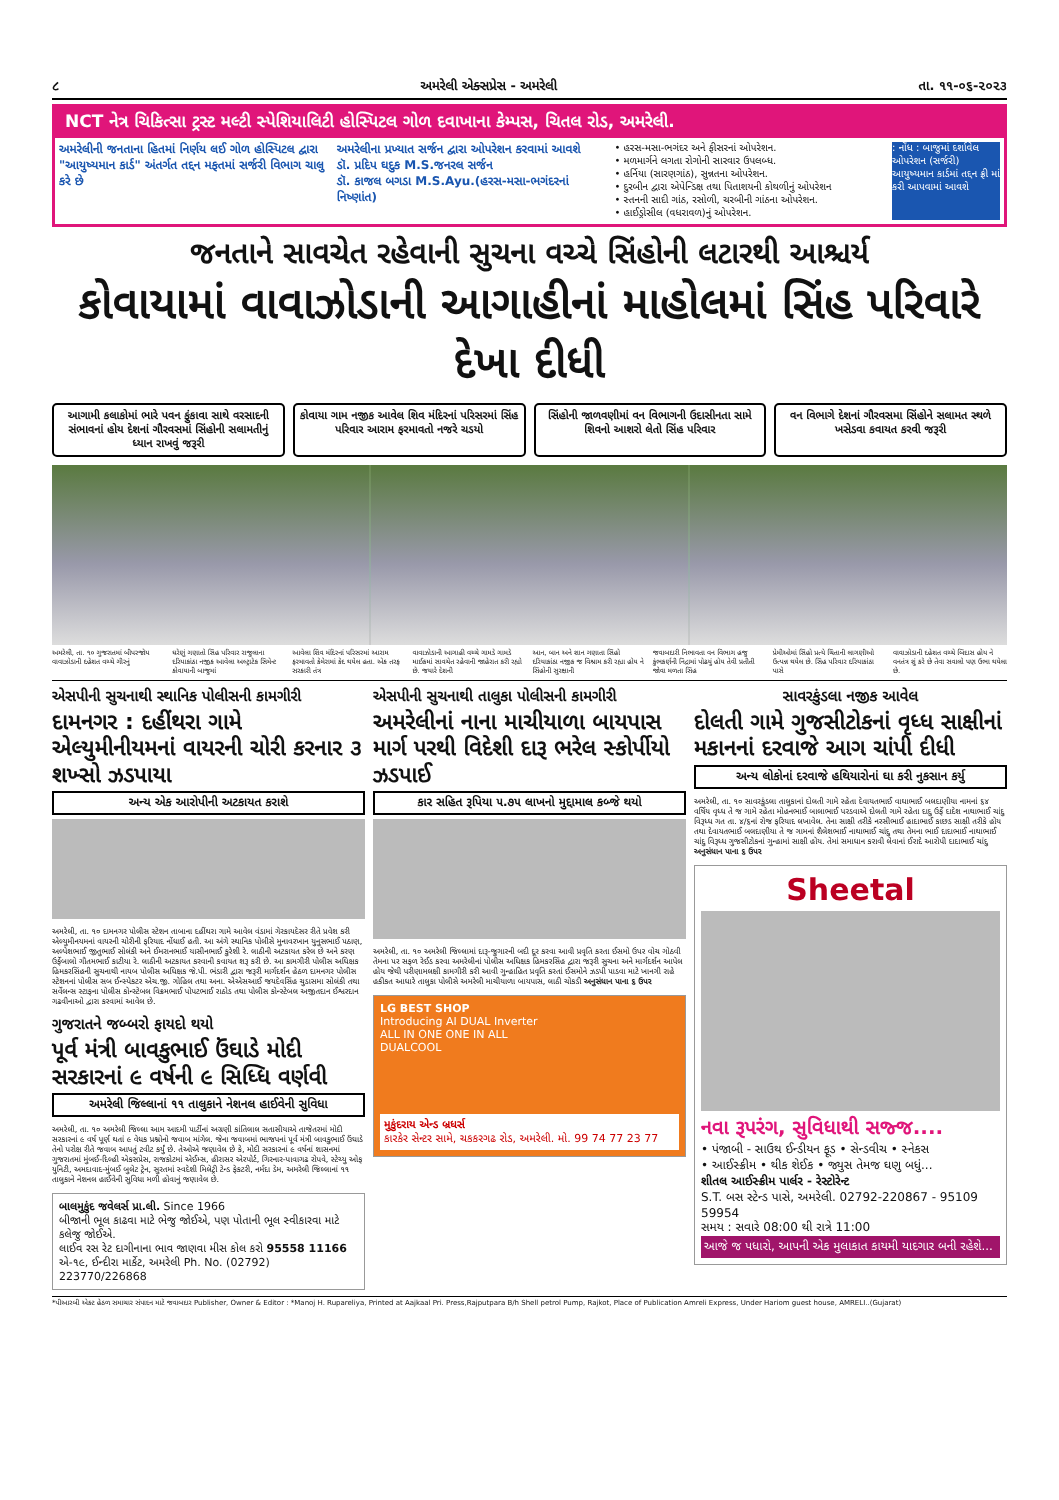૮ અમરેલી એક્સપ્રેસ - અમરેલી તા. ૧૧-૦૬-૨૦૨૩
NCT નેત્ર ચિકિત્સા ટ્રસ્ટ મલ્ટી સ્પેશિયાલિટી હોસ્પિટલ ગોળ દવાખાના કેમ્પસ, ચિતલ રોડ, અમરેલી.
અમરેલીની જનતાના હિતમાં નિર્ણય લઈ ગોળ હોસ્પિટલ દ્વારા "આયુષ્યમાન કાર્ડ" અંતર્ગત તદ્દન મફતમાં સર્જરી વિભાગ ચાલુ કરે છે
અમરેલીના પ્રખ્યાત સર્જન દ્વારા ઓપરેશન કરવામાં આવશે
ડૉ. પ્રદિપ ઘદુક M.S.જનરલ સર્જન
ડૉ. કાજલ બગડા M.S.Ayu.(હરસ-મસા-ભગંદરનાં નિષ્ણાંત)
• હરસ-મસા-ભગંદર અને ફીસરનાં ઓપરેશન.
• મળમાર્ગને લગતા રોગોની સારવાર ઉપલબ્ધ.
• હર્નિયા (સારણગાંઠ), સુન્નતના ઓપરેશન.
• દુરબીન દ્વારા એપેન્ડિક્ષ તથા પિતાશયની કોથળીનું ઓપરેશન
• સ્તનની સાદી ગાંઠ, રસોળી, ચરબીની ગાંઠના ઓપરેશન.
• હાઈડ્રોસીલ (વધરાવળ)નું ઓપરેશન.
: નોંધ : બાજુમાં દર્શાવેલ ઓપરેશન (સર્જરી) આયુષ્યમાન કાર્ડમાં તદ્દન ફ્રી માં કરી આપવામાં આવશે
જનતાને સાવચેત રહેવાની સુચના વચ્ચે સિંહોની લટારથી આશ્ચર્ય
કોવાયામાં વાવાઝોડાની આગાહીનાં માહોલમાં સિંહ પરિવારે દેખા દીધી
આગામી કલાકોમાં ભારે પવન ફુંકાવા સાથે વરસાદની સંભાવનાં હોય દેશનાં ગૌરવસમાં સિંહોની સલામતીનું ધ્યાન રાખવું જરૂરી
કોવાયા ગામ નજીક આવેલ શિવ મંદિરનાં પરિસરમાં સિંહ પરિવાર આરામ ફરમાવતો નજરે ચડયો
સિંહોની જાળવણીમાં વન વિભાગની ઉદાસીનતા સામે શિવનો આશરો લેતો સિંહ પરિવાર
વન વિભાગે દેશનાં ગૌરવસમા સિંહોને સલામત સ્થળે ખસેડવા કવાયત કરવી જરૂરી
અમરેલી, તા. ૧૦ ગુજરાતમાં બીપરજોય વાવાઝોડાની દહેશત વચ્ચે ગીરનું
ઘરેણું ગણાતો સિંહ પરિવાર રાજુલાના દરિયાકાંઠા નજીક આવેલા અલ્ટ્રાટેક સિમેન્ટ કોવાયાની બાજુમાં
આવેલા શિવ મંદિરનાં પરિસરમાં આરામ ફરમાવતો કેમેરામાં કેદ થયેલ હતા. એક તરફ સરકારી તંત્ર
વાવાઝોડાની આગાહી વચ્ચે ગામડે ગામડે માઈકમાં સાવચેત રહેવાની જાહેરાત કરી રહ્યો છે. જયારે દેશની
આન, બાન અને શાન ગણાતા સિંહો દરિયાકાંઠા નજીક જ વિશ્રામ કરી રહ્યા હોય ને સિંહોની સુરક્ષાની
જવાબદારી નિભાવતા વન વિભાગ હજુ કુંભકર્ણની નિંદ્રામાં પોઢયું હોય તેવી પ્રતીતી જોવા મળતા સિંહ
પ્રેમીઓમાં સિંહો પ્રત્યે ચિંતાની લાગણીઓ ઉત્પન્ન થયેલ છે. સિંહ પરિવાર દરિયાકાંઠા પાસે
વાવાઝોડાની દહેશત વચ્ચે બિંદાસ હોય ને વનતંત્ર શું કરે છે તેવા સવાલો પણ ઉભા થયેલા છે.
એસપીની સુચનાથી સ્થાનિક પોલીસની કામગીરી
દામનગર : દહીંથરા ગામે એલ્યુમીનીયમનાં વાયરની ચોરી કરનાર ૩ શખ્સો ઝડપાયા
અન્ય એક આરોપીની અટકાયત કરાશે
અમરેલી, તા. ૧૦ દામનગર પોલીસ સ્ટેશન તાબાના દહીંથરા ગામે આવેલ વંડામાં ગેરકાયદેસર રીતે પ્રવેશ કરી એલ્યુમીનયમનાં વાયરની ચોરીની ફરિયાદ નોંધાઈ હતી. આ અંગે સ્થાનિક પોલીસે મુનાવરખાન યુનુસભાઈ પઠાણ, અલ્પેશભાઈ જીતુભાઈ સોલંકી અને ઈમરાનભાઈ યાસીનભાઈ કુરેશી રે. લાઠીની અટકાયત કરેલ છે અને કરણ ઉર્ફેબાલો ગૌતમભાઈ કાટીયા રે. લાઠીની અટકાયત કરવાની કવાયત શરૂ કરી છે. આ કામગીરી પોલીસ અધિક્ષક હિમકરસિંહની સુચનાથી નાયબ પોલીસ અધિક્ષક જે.પી. ભંડારી દ્વારા જરૂરી માર્ગદર્શન હેઠળ દામનગર પોલીસ સ્ટેશનનાં પોલીસ સબ ઈન્સ્પેકટર એચ.જી. ગોહિલ તથા અના. એએસઆઈ જયદેવસિંહ ચુડાસમા સોલંકી તથા સર્વેલન્સ સ્ટાફના પોલીસ કોન્સ્ટેબલ વિક્રમભાઈ પોપટભાઈ રાઠોડ તથા પોલીસ કોન્સ્ટેબલ અજીતદાન ઈશ્વરદાન ગઢવીનાઓ દ્વારા કરવામાં આવેલ છે.
ગુજરાતને જબ્બરો ફાયદો થયો
પૂર્વ મંત્રી બાવકુભાઈ ઉંઘાડે મોદી સરકારનાં ૯ વર્ષની ૯ સિધ્ધિ વર્ણવી
અમરેલી જિલ્લાનાં ૧૧ તાલુકાને નેશનલ હાઈવેની સુવિધા
અમરેલી, તા. ૧૦ અમરેલી જિલ્લા આમ આદમી પાર્ટીનાં અગ્રણી કાંતિલાલ સતાસીયાએ તાજેતરમાં મોદી સરકારનાં ૯ વર્ષ પૂર્ણ થતાં ૯ વેધક પ્રશ્નોનો જવાબ માંગેલ. જેના જવાબમાં ભાજપનાં પૂર્વ મંત્રી બાવકુભાઈ ઉંઘાડે તેનો પરોક્ષ રીતે જવાબ આપતું ટવીટ કર્યું છે. તેઓએ જણાવેલ છે કે, મોદી સરકારનાં ૯ વર્ષનાં શાસનમાં ગુજરાતમાં મુંબઈ-દિલ્હી એકસપ્રેસ, રાજકોટમાં એઈમ્સ, હીરાસર એરપોર્ટ, ગિરનાર-પાવાગઢ રોપવે, સ્ટેચ્યુ ઓફ યુનિટી, અમદાવાદ-મુંબઈ બુલેટ ટ્રેન, સુરતમાં સ્વદેશી મિલેટ્રી ટેન્ડ ફેકટરી, નર્મદા ડેમ, અમરેલી જિલ્લાનાં ૧૧ તાલુકાને નેશનલ હાઈવેની સુવિધા મળી હોવાનું જણાવેલ છે.
બાલમુકુંદ જવેલર્સ પ્રા.લી. Since 1966
બીજાની ભૂલ કાઢવા માટે ભેજુ જોઈએ, પણ પોતાની ભૂલ સ્વીકારવા માટે કલેજુ જોઈએ.
લાઈવ રસ રેટ દાગીનાના ભાવ જાણવા મીસ કોલ કરો 95558 11166
એ-૧૯, ઈન્દીરા માર્કેટ, અમરેલી Ph. No. (02792) 223770/226868
એસપીની સુચનાથી તાલુકા પોલીસની કામગીરી
અમરેલીનાં નાના માચીયાળા બાયપાસ માર્ગ પરથી વિદેશી દારૂ ભરેલ સ્કોર્પીયો ઝડપાઈ
કાર સહિત રૂપિયા ૫.૭૫ લાખનો મુદ્દામાલ કબ્જે થયો
અમરેલી, તા. ૧૦ અમરેલી જિલ્લામાં દારૂ-જુગારની બદી દૂર કરવા આવી પ્રવૃતિ કરતા ઈસમો ઉપર વોચ ગોઠવી તેમના પર સફળ રેઈડ કરવા અમરેલીનાં પોલીસ અધિક્ષક હિમકરસિંહ દ્વારા જરૂરી સુચના અને માર્ગદર્શન આપેલ હોય જેથી પરીણામલક્ષી કામગીરી કરી આવી ગુન્હાહિત પ્રવૃતિ કરતાં ઈસમોને ઝડપી પાડવા માટે ખાનગી રાહે હકીકત આધારે તાલુકા પોલીસે અમરેલી માચીયાળા બાયપાસ, લાઠી ચોકડી અનુસંધાન પાના ૬ ઉપર
LG BEST SHOP
Introducing AI DUAL Inverter
ALL IN ONE ONE IN ALL
DUALCOOL
મુકુંદરાય એન્ડ બ્રધર્સ
કારકેર સેન્ટર સામે, ચકકરગઢ રોડ, અમરેલી. મો. 99 74 77 23 77
સાવરકુંડલા નજીક આવેલ
દોલતી ગામે ગુજસીટોકનાં વૃધ્ધ સાક્ષીનાં મકાનનાં દરવાજે આગ ચાંપી દીધી
અન્ય લોકોનાં દરવાજે હથિયારોનાં ઘા કરી નુકસાન કર્યુ
અમરેલી, તા. ૧૦ સાવરકુંડલા તાલુકાનાં દોલતી ગામે રહેતા દેવાયતભાઈ વાઘાભાઈ બલદાણીયા નામનાં ૬૪ વર્ષિય વૃધ્ધ તે જ ગામે રહેતા મોહનભાઈ બાલાભાઈ પરડવાએ દોલતી ગામે રહેતા દાદુ ઉર્ફે દાદેશ નાથાભાઈ ચાંદુ વિરૂધ્ધ ગત તા. ૪/૬નાં રોજ ફરિયાદ લખાવેલ. તેના સાક્ષી તરીકે નરસીભાઈ હાદાભાઈ કાછડ સાક્ષી તરીકે હોય તથા દેવાયતભાઈ બલદાણીયા તે જ ગામનાં શૈલેશભાઈ નાથાભાઈ ચાંદુ તથા તેમના ભાઈ દાદાભાઈ નાથાભાઈ ચાંદુ વિરૂધ્ધ ગુજસીટોકનાં ગુન્હામાં સાક્ષી હોય. તેમાં સમાધાન કરાવી લેવાનાં ઈરાદે આરોપી દાદાભાઈ ચાંદુ અનુસંધાન પાના ૬ ઉપર
Sheetal
નવા રૂપરંગ, સુવિધાથી સજ્જ....
• પંજાબી - સાઉથ ઈન્ડીયન ફૂડ • સેન્ડવીચ • સ્નેકસ
• આઈસ્ક્રીમ • થીક શેઈક • જ્યુસ તેમજ ઘણુ બધું...
શીતલ આઈસ્ક્રીમ પાર્લર - રેસ્ટોરેન્ટ
S.T. બસ સ્ટેન્ડ પાસે, અમરેલી. 02792-220867 - 95109 59954
સમય : સવારે 08:00 થી રાત્રે 11:00
આજે જ પધારો, આપની એક મુલાકાત કાયમી યાદગાર બની રહેશે...
*પીઆરબી એક્ટ હેઠળ સમાચાર સંપાદન માટે જવાબદાર Publisher, Owner & Editor : *Manoj H. Rupareliya, Printed at Aajkaal Pri. Press,Rajputpara B/h Shell petrol Pump, Rajkot, Place of Publication Amreli Express, Under Hariom guest house, AMRELI..(Gujarat)